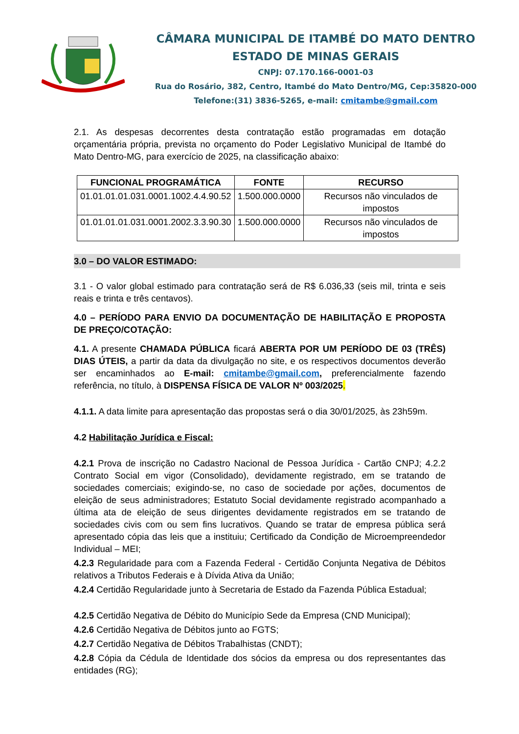CÂMARA MUNICIPAL DE ITAMBÉ DO MATO DENTRO
ESTADO DE MINAS GERAIS
CNPJ: 07.170.166-0001-03
Rua do Rosário, 382, Centro, Itambé do Mato Dentro/MG, Cep:35820-000
Telefone:(31) 3836-5265, e-mail: cmitambe@gmail.com
2.1. As despesas decorrentes desta contratação estão programadas em dotação orçamentária própria, prevista no orçamento do Poder Legislativo Municipal de Itambé do Mato Dentro-MG, para exercício de 2025, na classificação abaixo:
| FUNCIONAL PROGRAMÁTICA | FONTE | RECURSO |
| --- | --- | --- |
| 01.01.01.01.031.0001.1002.4.4.90.52 | 1.500.000.0000 | Recursos não vinculados de impostos |
| 01.01.01.01.031.0001.2002.3.3.90.30 | 1.500.000.0000 | Recursos não vinculados de impostos |
3.0 – DO VALOR ESTIMADO:
3.1 - O valor global estimado para contratação será de R$ 6.036,33 (seis mil, trinta e seis reais e trinta e três centavos).
4.0 – PERÍODO PARA ENVIO DA DOCUMENTAÇÃO DE HABILITAÇÃO E PROPOSTA DE PREÇO/COTAÇÃO:
4.1. A presente CHAMADA PÚBLICA ficará ABERTA POR UM PERÍODO DE 03 (TRÊS) DIAS ÚTEIS, a partir da data da divulgação no site, e os respectivos documentos deverão ser encaminhados ao E-mail: cmitambe@gmail.com, preferencialmente fazendo referência, no título, à DISPENSA FÍSICA DE VALOR Nº 003/2025.
4.1.1. A data limite para apresentação das propostas será o dia 30/01/2025, às 23h59m.
4.2 Habilitação Jurídica e Fiscal:
4.2.1 Prova de inscrição no Cadastro Nacional de Pessoa Jurídica - Cartão CNPJ; 4.2.2 Contrato Social em vigor (Consolidado), devidamente registrado, em se tratando de sociedades comerciais; exigindo-se, no caso de sociedade por ações, documentos de eleição de seus administradores; Estatuto Social devidamente registrado acompanhado a última ata de eleição de seus dirigentes devidamente registrados em se tratando de sociedades civis com ou sem fins lucrativos. Quando se tratar de empresa pública será apresentado cópia das leis que a instituiu; Certificado da Condição de Microempreendedor Individual – MEI;
4.2.3 Regularidade para com a Fazenda Federal - Certidão Conjunta Negativa de Débitos relativos a Tributos Federais e à Dívida Ativa da União;
4.2.4 Certidão Regularidade junto à Secretaria de Estado da Fazenda Pública Estadual;
4.2.5 Certidão Negativa de Débito do Município Sede da Empresa (CND Municipal);
4.2.6 Certidão Negativa de Débitos junto ao FGTS;
4.2.7 Certidão Negativa de Débitos Trabalhistas (CNDT);
4.2.8 Cópia da Cédula de Identidade dos sócios da empresa ou dos representantes das entidades (RG);